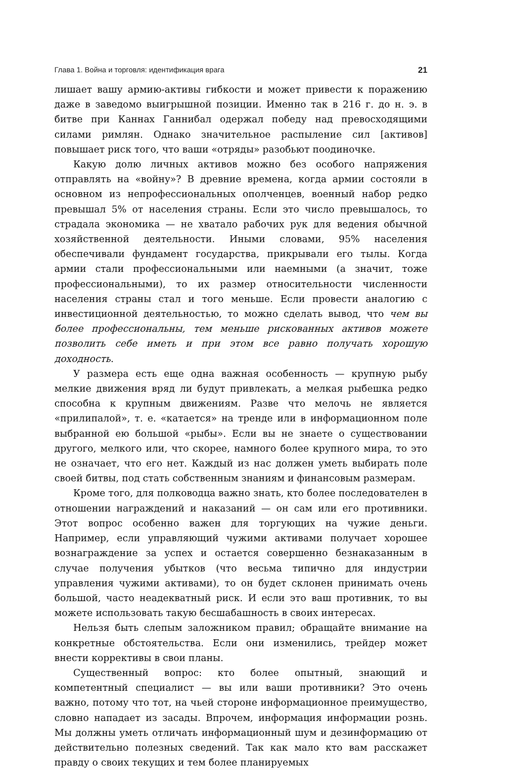Глава 1. Война и торговля: идентификация врага 21
лишает вашу армию-активы гибкости и может привести к поражению даже в заведомо выигрышной позиции. Именно так в 216 г. до н. э. в битве при Каннах Ганнибал одержал победу над превосходящими силами римлян. Однако значительное распыление сил [активов] повышает риск того, что ваши «отряды» разобьют поодиночке.
Какую долю личных активов можно без особого напряжения отправлять на «войну»? В древние времена, когда армии состояли в основном из непрофессиональных ополченцев, военный набор редко превышал 5% от населения страны. Если это число превышалось, то страдала экономика — не хватало рабочих рук для ведения обычной хозяйственной деятельности. Иными словами, 95% населения обеспечивали фундамент государства, прикрывали его тылы. Когда армии стали профессиональными или наемными (а значит, тоже профессиональными), то их размер относительности численности населения страны стал и того меньше. Если провести аналогию с инвестиционной деятельностью, то можно сделать вывод, что чем вы более профессиональны, тем меньше рискованных активов можете позволить себе иметь и при этом все равно получать хорошую доходность.
У размера есть еще одна важная особенность — крупную рыбу мелкие движения вряд ли будут привлекать, а мелкая рыбешка редко способна к крупным движениям. Разве что мелочь не является «прилипалой», т. е. «катается» на тренде или в информационном поле выбранной ею большой «рыбы». Если вы не знаете о существовании другого, мелкого или, что скорее, намного более крупного мира, то это не означает, что его нет. Каждый из нас должен уметь выбирать поле своей битвы, под стать собственным знаниям и финансовым размерам.
Кроме того, для полководца важно знать, кто более последователен в отношении награждений и наказаний — он сам или его противники. Этот вопрос особенно важен для торгующих на чужие деньги. Например, если управляющий чужими активами получает хорошее вознаграждение за успех и остается совершенно безнаказанным в случае получения убытков (что весьма типично для индустрии управления чужими активами), то он будет склонен принимать очень большой, часто неадекватный риск. И если это ваш противник, то вы можете использовать такую бесшабашность в своих интересах.
Нельзя быть слепым заложником правил; обращайте внимание на конкретные обстоятельства. Если они изменились, трейдер может внести коррективы в свои планы.
Существенный вопрос: кто более опытный, знающий и компетентный специалист — вы или ваши противники? Это очень важно, потому что тот, на чьей стороне информационное преимущество, словно нападает из засады. Впрочем, информация информации рознь. Мы должны уметь отличать информационный шум и дезинформацию от действительно полезных сведений. Так как мало кто вам расскажет правду о своих текущих и тем более планируемых